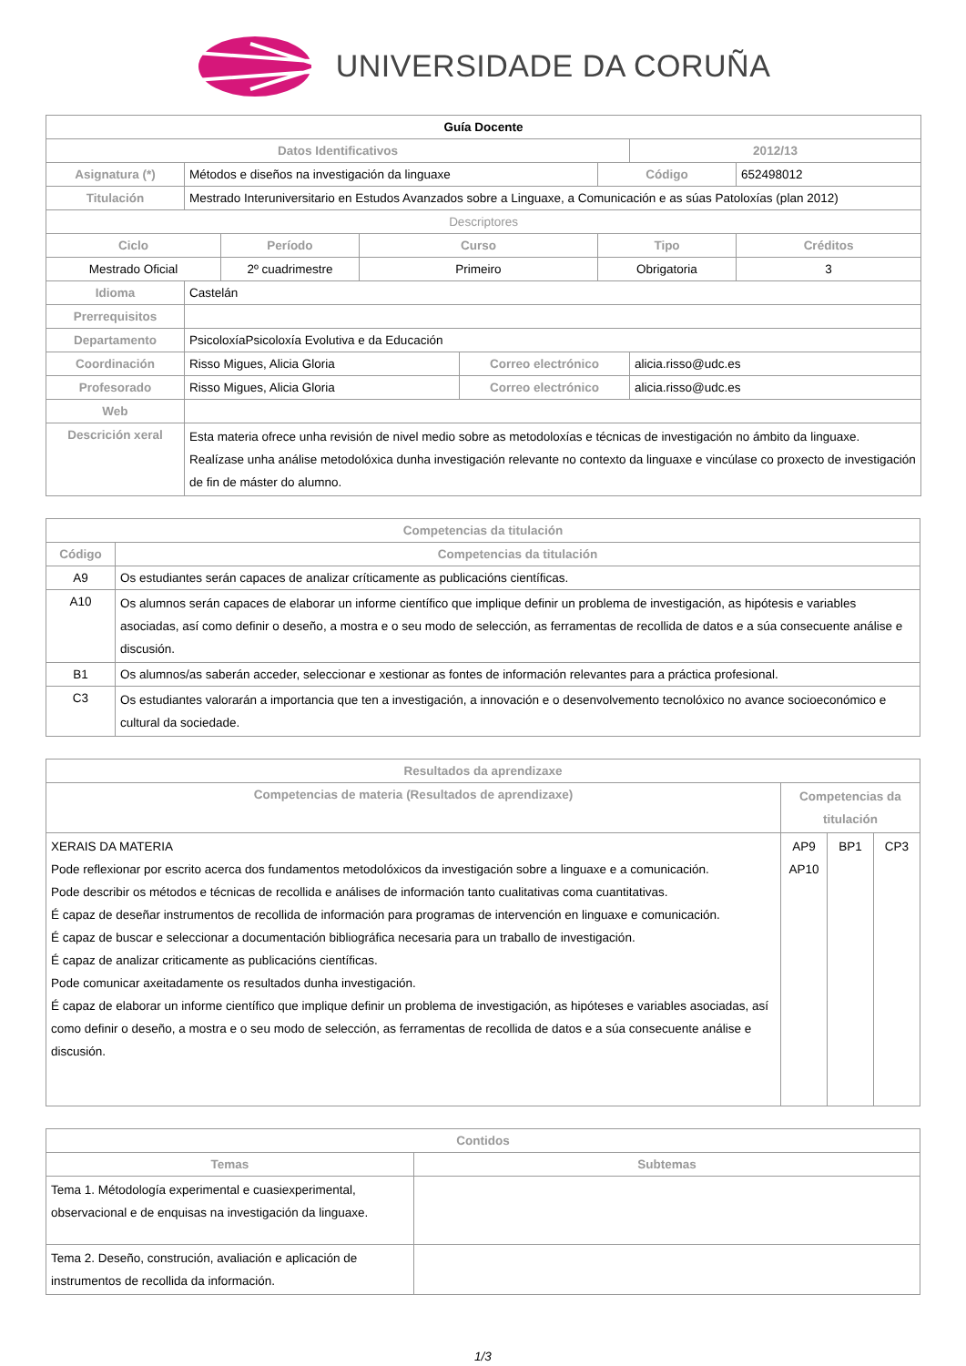UNIVERSIDADE DA CORUÑA
| Guía Docente | | | | | | | |
| --- | --- | --- | --- | --- | --- | --- | --- |
| Datos Identificativos | | | | | | 2012/13 | |
| Asignatura (*) | Métodos e diseños na investigación da linguaxe | | | | Código | | 652498012 |
| Titulación | Mestrado Interuniversitario en Estudos Avanzados sobre a Linguaxe, a Comunicación e as súas Patoloxías (plan 2012) | | | | | | |
| Descriptores | | | | | | | |
| Ciclo | | Período | Curso | | Tipo | | Créditos |
| Mestrado Oficial | | 2º cuadrimestre | Primeiro | | Obrigatoria | | 3 |
| Idioma | Castelán | | | | | | |
| Prerrequisitos | | | | | | | |
| Departamento | PsicoloxíaPsicoloxía Evolutiva e da Educación | | | | | | |
| Coordinación | Risso Migues, Alicia Gloria | | | Correo electrónico | | alicia.risso@udc.es | |
| Profesorado | Risso Migues, Alicia Gloria | | | Correo electrónico | | alicia.risso@udc.es | |
| Web | | | | | | | |
| Descrición xeral | Esta materia ofrece unha revisión de nivel medio sobre as metodoloxías e técnicas de investigación no ámbito da linguaxe. Realízase unha análise metodolóxica dunha investigación relevante no contexto da linguaxe e vincúlase co proxecto de investigación de fin de máster do alumno. | | | | | | |
| Competencias da titulación | |
| --- | --- |
| Código | Competencias da titulación |
| A9 | Os estudiantes serán capaces de analizar críticamente as publicacións científicas. |
| A10 | Os alumnos serán capaces de elaborar un informe científico que implique definir un problema de investigación, as hipótesis e variables asociadas, así como definir o deseño, a mostra e o seu modo de selección, as ferramentas de recollida de datos e a súa consecuente análise e discusión. |
| B1 | Os alumnos/as saberán acceder, seleccionar e xestionar as fontes de información relevantes para a práctica profesional. |
| C3 | Os estudiantes valorarán a importancia que ten a investigación, a innovación e o desenvolvemento tecnolóxico no avance socioeconómico e cultural da sociedade. |
| Resultados da aprendizaxe | | | |
| --- | --- | --- | --- |
| Competencias de materia (Resultados de aprendizaxe) | Competencias da titulación | | |
| XERAIS DA MATERIA Pode reflexionar por escrito acerca dos fundamentos metodolóxicos da investigación sobre a linguaxe e a comunicación. Pode describir os métodos e técnicas de recollida e análises de información tanto cualitativas coma cuantitativas. É capaz de deseñar instrumentos de recollida de información para programas de intervención en linguaxe e comunicación. É capaz de buscar e seleccionar a documentación bibliográfica necesaria para un traballo de investigación. É capaz de analizar criticamente as publicacións científicas. Pode comunicar axeitadamente os resultados dunha investigación. É capaz de elaborar un informe científico que implique definir un problema de investigación, as hipóteses e variables asociadas, así como definir o deseño, a mostra e o seu modo de selección, as ferramentas de recollida de datos e a súa consecuente análise e discusión. | AP9 AP10 | BP1 | CP3 |
| Contidos | |
| --- | --- |
| Temas | Subtemas |
| Tema 1. Métodología experimental e cuasiexperimental, observacional e de enquisas na investigación da linguaxe. | |
| Tema 2. Deseño, construción, avaliación e aplicación de instrumentos de recollida da información. | |
1/3